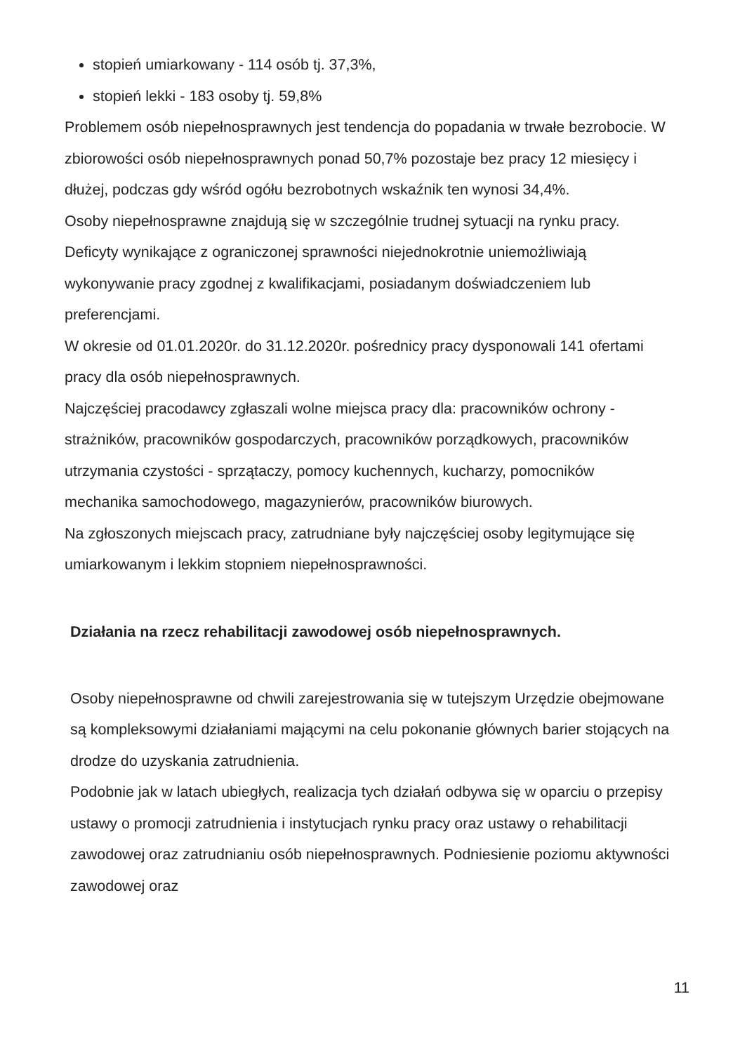stopień umiarkowany - 114 osób tj. 37,3%,
stopień lekki - 183 osoby tj. 59,8%
Problemem osób niepełnosprawnych jest tendencja do popadania w trwałe bezrobocie. W zbiorowości osób niepełnosprawnych ponad 50,7% pozostaje bez pracy 12 miesięcy i dłużej, podczas gdy wśród ogółu bezrobotnych wskaźnik ten wynosi 34,4%.
Osoby niepełnosprawne znajdują się w szczególnie trudnej sytuacji na rynku pracy. Deficyty wynikające z ograniczonej sprawności niejednokrotnie uniemożliwiają wykonywanie pracy zgodnej z kwalifikacjami, posiadanym doświadczeniem lub preferencjami.
W okresie od 01.01.2020r. do 31.12.2020r. pośrednicy pracy dysponowali 141 ofertami pracy dla osób niepełnosprawnych.
Najczęściej pracodawcy zgłaszali wolne miejsca pracy dla: pracowników ochrony - strażników, pracowników gospodarczych, pracowników porządkowych, pracowników utrzymania czystości - sprzątaczy, pomocy kuchennych, kucharzy, pomocników mechanika samochodowego, magazynierów, pracowników biurowych.
Na zgłoszonych miejscach pracy, zatrudniane były najczęściej osoby legitymujące się umiarkowanym i lekkim stopniem niepełnosprawności.
Działania na rzecz rehabilitacji zawodowej osób niepełnosprawnych.
Osoby niepełnosprawne od chwili zarejestrowania się w tutejszym Urzędzie obejmowane są kompleksowymi działaniami mającymi na celu pokonanie głównych barier stojących na drodze do uzyskania zatrudnienia.
Podobnie jak w latach ubiegłych, realizacja tych działań odbywa się w oparciu o przepisy ustawy o promocji zatrudnienia i instytucjach rynku pracy oraz ustawy o rehabilitacji zawodowej oraz zatrudnianiu osób niepełnosprawnych. Podniesienie poziomu aktywności zawodowej oraz
11